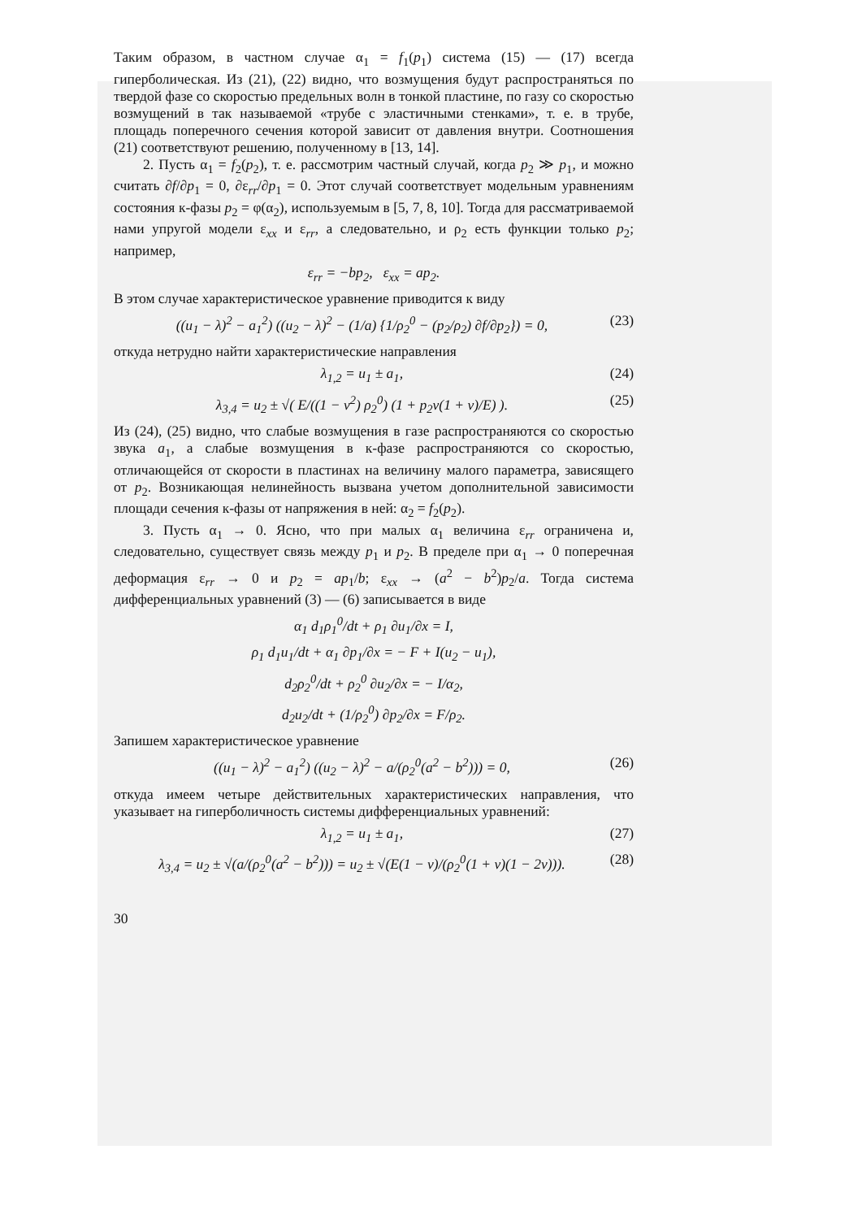Таким образом, в частном случае α<sub>1</sub> = f<sub>1</sub>(p<sub>1</sub>) система (15) — (17) всегда гиперболическая. Из (21), (22) видно, что возмущения будут распространяться по твердой фазе со скоростью предельных волн в тонкой пластине, по газу со скоростью возмущений в так называемой «трубе с эластичными стенками», т. е. в трубе, площадь поперечного сечения которой зависит от давления внутри. Соотношения (21) соответствуют решению, полученному в [13, 14].
2. Пусть α<sub>1</sub> = f<sub>2</sub>(p<sub>2</sub>), т. е. рассмотрим частный случай, когда p<sub>2</sub> ≫ p<sub>1</sub>, и можно считать ∂f/∂p<sub>1</sub> = 0, ∂ε<sub>rr</sub>/∂p<sub>1</sub> = 0. Этот случай соответствует модельным уравнениям состояния к-фазы p<sub>2</sub> = φ(α<sub>2</sub>), используемым в [5, 7, 8, 10]. Тогда для рассматриваемой нами упругой модели ε<sub>xx</sub> и ε<sub>rr</sub>, а следовательно, и ρ<sub>2</sub> есть функции только p<sub>2</sub>; например,
ε<sub>rr</sub> = −bp<sub>2</sub>, ε<sub>xx</sub> = ap<sub>2</sub>.
В этом случае характеристическое уравнение приводится к виду
((u<sub>1</sub> − λ)<sup>2</sup> − a<sub>1</sub><sup>2</sup>) ((u<sub>2</sub> − λ)<sup>2</sup> − (1/a) {1/ρ<sub>2</sub><sup>0</sup> − (p<sub>2</sub>/ρ<sub>2</sub>) ∂f/∂p<sub>2</sub>}) = 0, (23)
откуда нетрудно найти характеристические направления
λ<sub>1,2</sub> = u<sub>1</sub> ± a<sub>1</sub>, (24)
λ<sub>3,4</sub> = u<sub>2</sub> ± √( E/((1 − ν<sup>2</sup>) ρ<sub>2</sub><sup>0</sup>) (1 + p<sub>2</sub>ν(1 + ν)/E) ). (25)
Из (24), (25) видно, что слабые возмущения в газе распространяются со скоростью звука a<sub>1</sub>, а слабые возмущения в к-фазе распространяются со скоростью, отличающейся от скорости в пластинах на величину малого параметра, зависящего от p<sub>2</sub>. Возникающая нелинейность вызвана учетом дополнительной зависимости площади сечения к-фазы от напряжения в ней: α<sub>2</sub> = f<sub>2</sub>(p<sub>2</sub>).
3. Пусть α<sub>1</sub> → 0. Ясно, что при малых α<sub>1</sub> величина ε<sub>rr</sub> ограничена и, следовательно, существует связь между p<sub>1</sub> и p<sub>2</sub>. В пределе при α<sub>1</sub> → 0 поперечная деформация ε<sub>rr</sub> → 0 и p<sub>2</sub> = ap<sub>1</sub>/b; ε<sub>xx</sub> → (a<sup>2</sup> − b<sup>2</sup>)p<sub>2</sub>/a. Тогда система дифференциальных уравнений (3) — (6) записывается в виде
α<sub>1</sub> d<sub>1</sub>ρ<sub>1</sub><sup>0</sup>/dt + ρ<sub>1</sub> ∂u<sub>1</sub>/∂x = I,
ρ<sub>1</sub> d<sub>1</sub>u<sub>1</sub>/dt + α<sub>1</sub> ∂p<sub>1</sub>/∂x = − F + I(u<sub>2</sub> − u<sub>1</sub>),
d<sub>2</sub>ρ<sub>2</sub><sup>0</sup>/dt + ρ<sub>2</sub><sup>0</sup> ∂u<sub>2</sub>/∂x = − I/α<sub>2</sub>,
d<sub>2</sub>u<sub>2</sub>/dt + (1/ρ<sub>2</sub><sup>0</sup>) ∂p<sub>2</sub>/∂x = F/ρ<sub>2</sub>.
Запишем характеристическое уравнение
((u<sub>1</sub> − λ)<sup>2</sup> − a<sub>1</sub><sup>2</sup>) ((u<sub>2</sub> − λ)<sup>2</sup> − a/(ρ<sub>2</sub><sup>0</sup>(a<sup>2</sup> − b<sup>2</sup>))) = 0, (26)
откуда имеем четыре действительных характеристических направления, что указывает на гиперболичность системы дифференциальных уравнений:
λ<sub>1,2</sub> = u<sub>1</sub> ± a<sub>1</sub>, (27)
λ<sub>3,4</sub> = u<sub>2</sub> ± √(a/(ρ<sub>2</sub><sup>0</sup>(a<sup>2</sup> − b<sup>2</sup>))) = u<sub>2</sub> ± √(E(1 − ν)/(ρ<sub>2</sub><sup>0</sup>(1 + ν)(1 − 2ν))). (28)
30